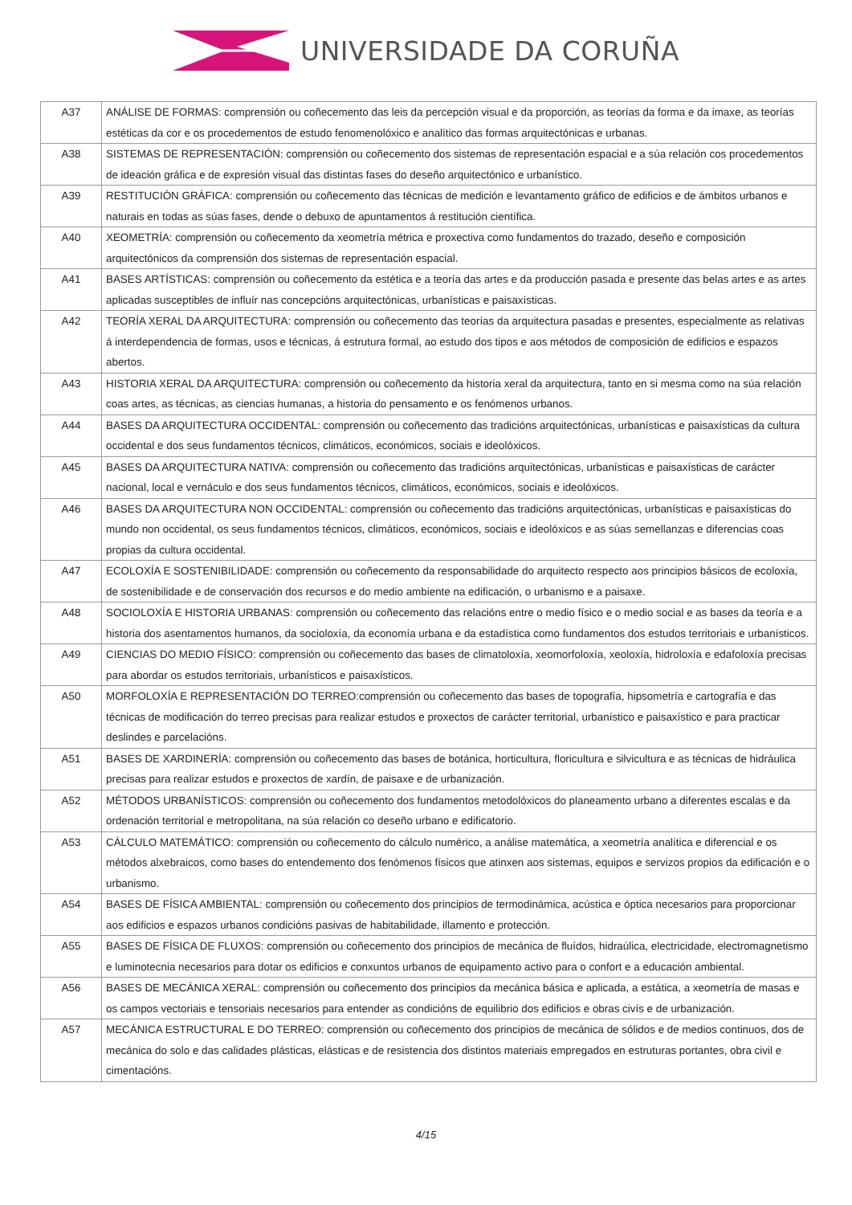UNIVERSIDADE DA CORUÑA
| A37 | ANÁLISE DE FORMAS: comprensión ou coñecemento das leis da percepción visual e da proporción, as teorías da forma e da imaxe, as teorías estéticas da cor e os procedementos de estudo fenomenolóxico e analítico das formas arquitectónicas e urbanas. |
| A38 | SISTEMAS DE REPRESENTACIÓN: comprensión ou coñecemento dos sistemas de representación espacial e a súa relación cos procedementos de ideación gráfica e de expresión visual das distintas fases do deseño arquitectónico e urbanístico. |
| A39 | RESTITUCIÓN GRÁFICA: comprensión ou coñecemento das técnicas de medición e levantamento gráfico de edificios e de ámbitos urbanos e naturais en todas as súas fases, dende o debuxo de apuntamentos á restitución científica. |
| A40 | XEOMETRÍA: comprensión ou coñecemento da xeometría métrica e proxectiva como fundamentos do trazado, deseño e composición arquitectónicos da comprensión dos sistemas de representación espacial. |
| A41 | BASES ARTÍSTICAS: comprensión ou coñecemento da estética e a teoría das artes e da producción pasada e presente das belas artes e as artes aplicadas susceptibles de influír nas concepcións arquitectónicas, urbanísticas e paisaxísticas. |
| A42 | TEORÍA XERAL DA ARQUITECTURA: comprensión ou coñecemento das teorías da arquitectura pasadas e presentes, especialmente as relativas á interdependencia de formas, usos e técnicas, á estrutura formal, ao estudo dos tipos e aos métodos de composición de edificios e espazos abertos. |
| A43 | HISTORIA XERAL DA ARQUITECTURA: comprensión ou coñecemento da historia xeral da arquitectura, tanto en si mesma como na súa relación coas artes, as técnicas, as ciencias humanas, a historia do pensamento e os fenómenos urbanos. |
| A44 | BASES DA ARQUITECTURA OCCIDENTAL: comprensión ou coñecemento das tradicións arquitectónicas, urbanísticas e paisaxísticas da cultura occidental e dos seus fundamentos técnicos, climáticos, económicos, sociais e ideolóxicos. |
| A45 | BASES DA ARQUITECTURA NATIVA: comprensión ou coñecemento das tradicións arquitectónicas, urbanísticas e paisaxísticas de carácter nacional, local e vernáculo e dos seus fundamentos técnicos, climáticos, económicos, sociais e ideolóxicos. |
| A46 | BASES DA ARQUITECTURA NON OCCIDENTAL: comprensión ou coñecemento das tradicións arquitectónicas, urbanísticas e paisaxísticas do mundo non occidental, os seus fundamentos técnicos, climáticos, económicos, sociais e ideolóxicos e as súas semellanzas e diferencias coas propias da cultura occidental. |
| A47 | ECOLOXÍA E SOSTENIBILIDADE: comprensión ou coñecemento da responsabilidade do arquitecto respecto aos principios básicos de ecoloxía, de sostenibilidade e de conservación dos recursos e do medio ambiente na edificación, o urbanismo e a paisaxe. |
| A48 | SOCIOLOXÍA E HISTORIA URBANAS: comprensión ou coñecemento das relacións entre o medio físico e o medio social e as bases da teoría e a historia dos asentamentos humanos, da socioloxía, da economía urbana e da estadística como fundamentos dos estudos territoriais e urbanísticos. |
| A49 | CIENCIAS DO MEDIO FÍSICO: comprensión ou coñecemento das bases de climatoloxía, xeomorfoloxía, xeoloxía, hidroloxía e edafoloxía precisas para abordar os estudos territoriais, urbanísticos e paisaxísticos. |
| A50 | MORFOLOXÍA E REPRESENTACIÓN DO TERREO:comprensión ou coñecemento das bases de topografía, hipsometría e cartografía e das técnicas de modificación do terreo precisas para realizar estudos e proxectos de carácter territorial, urbanístico e paisaxístico e para practicar deslindes e parcelacións. |
| A51 | BASES DE XARDINERÍA: comprensión ou coñecemento das bases de botánica, horticultura, floricultura e silvicultura e as técnicas de hidráulica precisas para realizar estudos e proxectos de xardín, de paisaxe e de urbanización. |
| A52 | MÉTODOS URBANÍSTICOS: comprensión ou coñecemento dos fundamentos metodolóxicos do planeamento urbano a diferentes escalas e da ordenación territorial e metropolitana, na súa relación co deseño urbano e edificatorio. |
| A53 | CÁLCULO MATEMÁTICO: comprensión ou coñecemento do cálculo numérico, a análise matemática, a xeometría analítica e diferencial e os métodos alxebraicos, como bases do entendemento dos fenómenos físicos que atinxen aos sistemas, equipos e servizos propios da edificación e o urbanismo. |
| A54 | BASES DE FÍSICA AMBIENTAL: comprensión ou coñecemento dos principios de termodinámica, acústica e óptica necesarios para proporcionar aos edificios e espazos urbanos condicións pasivas de habitabilidade, illamento e protección. |
| A55 | BASES DE FÍSICA DE FLUXOS: comprensión ou coñecemento dos principios de mecánica de fluídos, hidraúlica, electricidade, electromagnetismo e luminotecnia necesarios para dotar os edificios e conxuntos urbanos de equipamento activo para o confort e a educación ambiental. |
| A56 | BASES DE MECÁNICA XERAL: comprensión ou coñecemento dos principios da mecánica básica e aplicada, a estática, a xeometría de masas e os campos vectoriais e tensoriais necesarios para entender as condicións de equilibrio dos edificios e obras civís e de urbanización. |
| A57 | MECÁNICA ESTRUCTURAL E DO TERREO: comprensión ou coñecemento dos principios de mecánica de sólidos e de medios continuos, dos de mecánica do solo e das calidades plásticas, elásticas e de resistencia dos distintos materiais empregados en estruturas portantes, obra civil e cimentacións. |
4/15